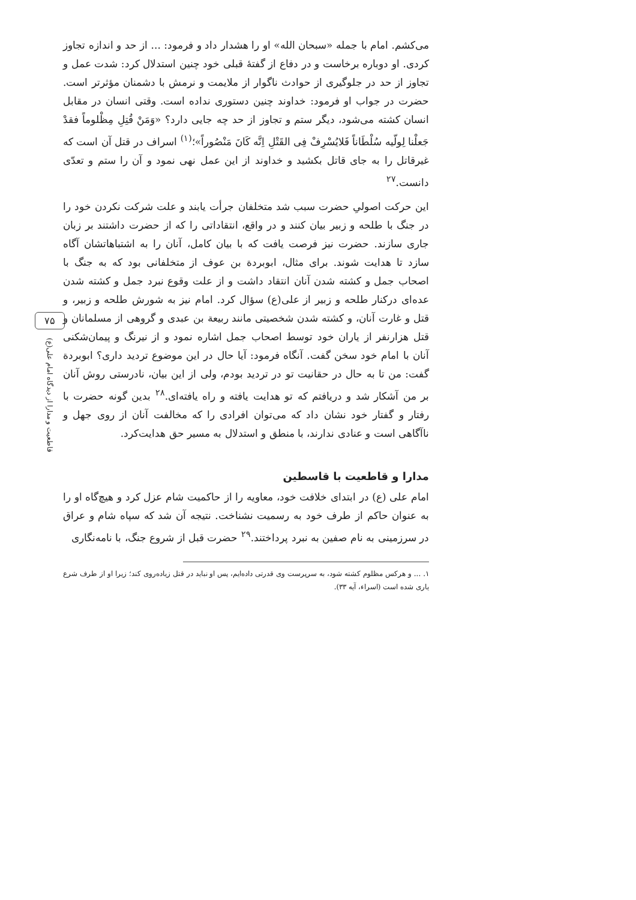۷۵
قاطعیت و مدارا از دیدگاه امام علی(ع)
می‌کشم. امام با جمله «سبحان الله» او را هشدار داد و فرمود: ... از حد و اندازه تجاوز کردی. او دوباره برخاست و در دفاع از گفتهٔ قبلی خود چنین استدلال کرد: شدت عمل و تجاوز از حد در جلوگیری از حوادث ناگوار از ملایمت و نرمش با دشمنان مؤثرتر است. حضرت در جواب او فرمود: خداوند چنین دستوری نداده است. وقتی انسان در مقابل انسان کشته می‌شود، دیگر ستم و تجاوز از حد چه جایی دارد؟ «وَمَنْ قُتِلِ مِظْلوماً فقدْ جَعلْنا لِولّیه سُلْطَاناً فَلایُسْرِفْ فِی القَتْلِ اِنَّه کَانَ مَنْصُوراً»؛<sup>(۱)</sup> اسراف در قتل آن است که غیرقاتل را به جای قاتل بکشید و خداوند از این عمل نهی نمود و آن را ستم و تعدّی دانست.<sup>۲۷</sup>
این حرکت اصولیِ حضرت سبب شد متخلفان جرأت یابند و علت شرکت نکردن خود را در جنگ با طلحه و زبیر بیان کنند و در واقع، انتقاداتی را که از حضرت داشتند بر زبان جاری سازند. حضرت نیز فرصت یافت که با بیان کامل، آنان را به اشتباهاتشان آگاه سازد تا هدایت شوند. برای مثال، ابوبردة بن عوف از متخلفانی بود که به جنگ با اصحاب جمل و کشته شدن آنان انتقاد داشت و از علت وقوع نبرد جمل و کشته شدن عده‌ای درکنار طلحه و زبیر از علی(ع) سؤال کرد. امام نیز به شورش طلحه و زبیر، و قتل و غارت آنان، و کشته شدن شخصیتی مانند ربیعة بن عبدی و گروهی از مسلمانان و قتل هزارنفر از یاران خود توسط اصحاب جمل اشاره نمود و از نیرنگ و پیمان‌شکنی آنان با امام خود سخن گفت. آنگاه فرمود: آیا حال در این موضوع تردید داری؟ ابوبردة گفت: من تا به حال در حقانیت تو در تردید بودم، ولی از این بیان، نادرستی روش آنان بر من آشکار شد و دریافتم که تو هدایت یافته و راه یافته‌ای.<sup>۲۸</sup> بدین گونه حضرت با رفتار و گفتار خود نشان داد که می‌توان افرادی را که مخالفت آنان از روی جهل و ناآگاهی است و عنادی ندارند، با منطق و استدلال به مسیر حق هدایت‌کرد.
مدارا و قاطعیت با قاسطین
امام علی (ع) در ابتدای خلافت خود، معاویه را از حاکمیت شام عزل کرد و هیچ‌گاه او را به عنوان حاکم از طرف خود به رسمیت نشناخت. نتیجه آن شد که سپاه شام و عراق در سرزمینی به نام صفین به نبرد پرداختند.<sup>۲۹</sup> حضرت قبل از شروع جنگ، با نامه‌نگاری
۱. ... و هرکس مظلوم کشته شود، به سرپرست وی قدرتی داده‌ایم، پس او نباید در قتل زیاده‌روی کند؛ زیرا او از طرف شرع یاری شده است (اسراء، آیه ۳۳).